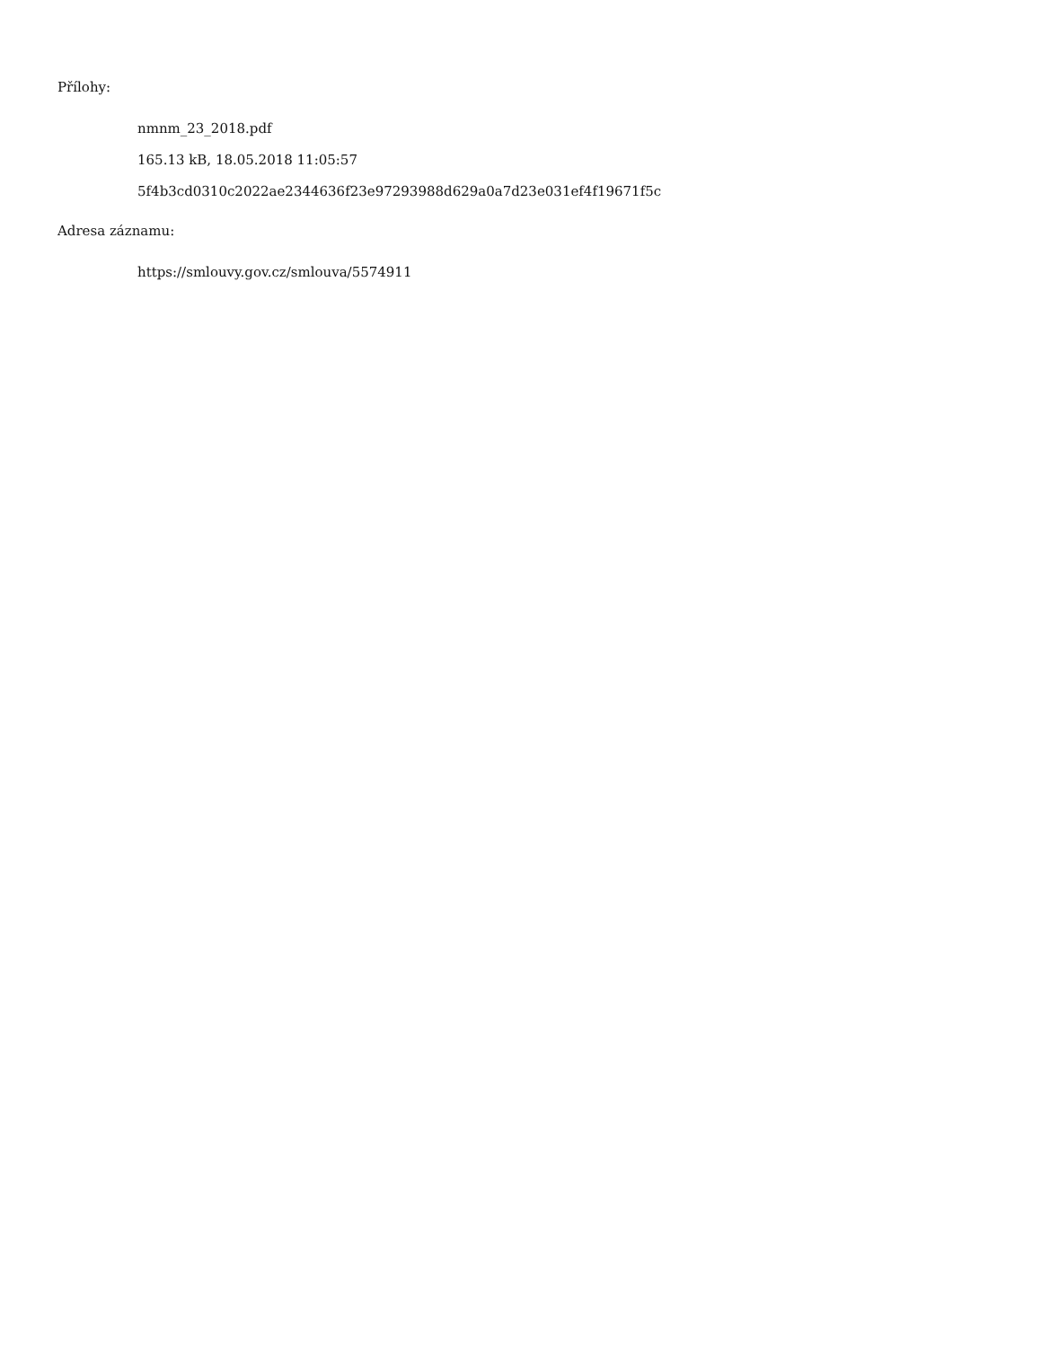Přílohy:
nmnm_23_2018.pdf
165.13 kB, 18.05.2018 11:05:57
5f4b3cd0310c2022ae2344636f23e97293988d629a0a7d23e031ef4f19671f5c
Adresa záznamu:
https://smlouvy.gov.cz/smlouva/5574911